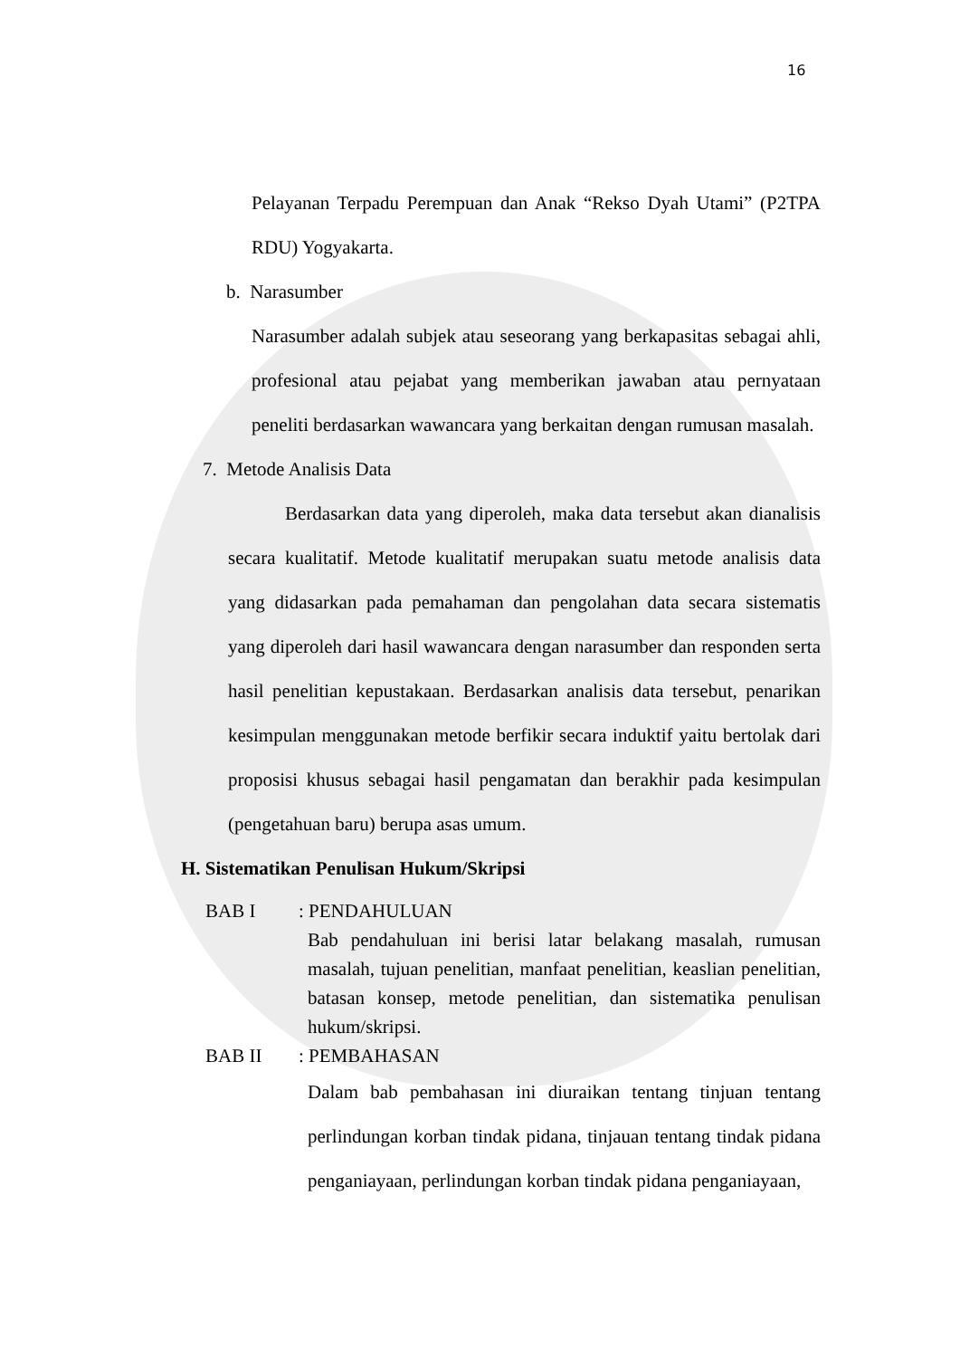16
Pelayanan Terpadu Perempuan dan Anak “Rekso Dyah Utami” (P2TPA RDU) Yogyakarta.
b. Narasumber
Narasumber adalah subjek atau seseorang yang berkapasitas sebagai ahli, profesional atau pejabat yang memberikan jawaban atau pernyataan peneliti berdasarkan wawancara yang berkaitan dengan rumusan masalah.
7. Metode Analisis Data
Berdasarkan data yang diperoleh, maka data tersebut akan dianalisis secara kualitatif. Metode kualitatif merupakan suatu metode analisis data yang didasarkan pada pemahaman dan pengolahan data secara sistematis yang diperoleh dari hasil wawancara dengan narasumber dan responden serta hasil penelitian kepustakaan. Berdasarkan analisis data tersebut, penarikan kesimpulan menggunakan metode berfikir secara induktif yaitu bertolak dari proposisi khusus sebagai hasil pengamatan dan berakhir pada kesimpulan (pengetahuan baru) berupa asas umum.
H. Sistematikan Penulisan Hukum/Skripsi
BAB I: PENDAHULUAN
Bab pendahuluan ini berisi latar belakang masalah, rumusan masalah, tujuan penelitian, manfaat penelitian, keaslian penelitian, batasan konsep, metode penelitian, dan sistematika penulisan hukum/skripsi.
BAB II: PEMBAHASAN
Dalam bab pembahasan ini diuraikan tentang tinjuan tentang perlindungan korban tindak pidana, tinjauan tentang tindak pidana penganiayaan, perlindungan korban tindak pidana penganiayaan,